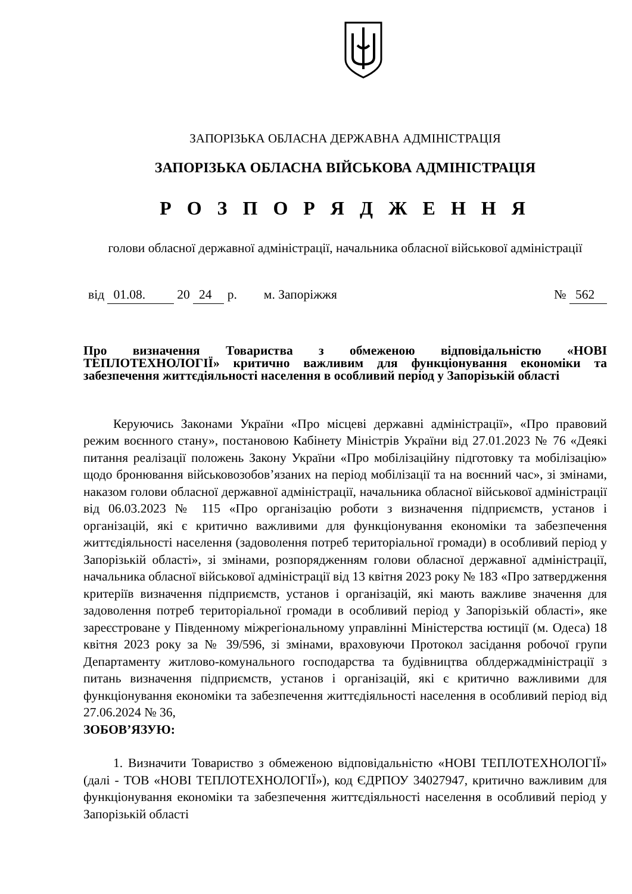ЗАПОРІЗЬКА ОБЛАСНА ДЕРЖАВНА АДМІНІСТРАЦІЯ
ЗАПОРІЗЬКА ОБЛАСНА ВІЙСЬКОВА АДМІНІСТРАЦІЯ
Р О З П О Р Я Д Ж Е Н Н Я
голови обласної державної адміністрації, начальника обласної військової адміністрації
від 01.08. 20 24 р. м. Запоріжжя № 562
Про визначення Товариства з обмеженою відповідальністю «НОВІ ТЕПЛОТЕХНОЛОГІЇ» критично важливим для функціонування економіки та забезпечення життєдіяльності населення в особливий період у Запорізькій області
Керуючись Законами України «Про місцеві державні адміністрації», «Про правовий режим воєнного стану», постановою Кабінету Міністрів України від 27.01.2023 № 76 «Деякі питання реалізації положень Закону України «Про мобілізаційну підготовку та мобілізацію» щодо бронювання військовозобов’язаних на період мобілізації та на воєнний час», зі змінами, наказом голови обласної державної адміністрації, начальника обласної військової адміністрації від 06.03.2023 № 115 «Про організацію роботи з визначення підприємств, установ і організацій, які є критично важливими для функціонування економіки та забезпечення життєдіяльності населення (задоволення потреб територіальної громади) в особливий період у Запорізькій області», зі змінами, розпорядженням голови обласної державної адміністрації, начальника обласної військової адміністрації від 13 квітня 2023 року № 183 «Про затвердження критеріїв визначення підприємств, установ і організацій, які мають важливе значення для задоволення потреб територіальної громади в особливий період у Запорізькій області», яке зареєстроване у Південному міжрегіональному управлінні Міністерства юстиції (м. Одеса) 18 квітня 2023 року за № 39/596, зі змінами, враховуючи Протокол засідання робочої групи Департаменту житлово-комунального господарства та будівництва облдержадміністрації з питань визначення підприємств, установ і організацій, які є критично важливими для функціонування економіки та забезпечення життєдіяльності населення в особливий період від 27.06.2024 № 36,
ЗОБОВ’ЯЗУЮ:
1. Визначити Товариство з обмеженою відповідальністю «НОВІ ТЕПЛОТЕХНОЛОГІЇ» (далі - ТОВ «НОВІ ТЕПЛОТЕХНОЛОГІЇ»), код ЄДРПОУ 34027947, критично важливим для функціонування економіки та забезпечення життєдіяльності населення в особливий період у Запорізькій області